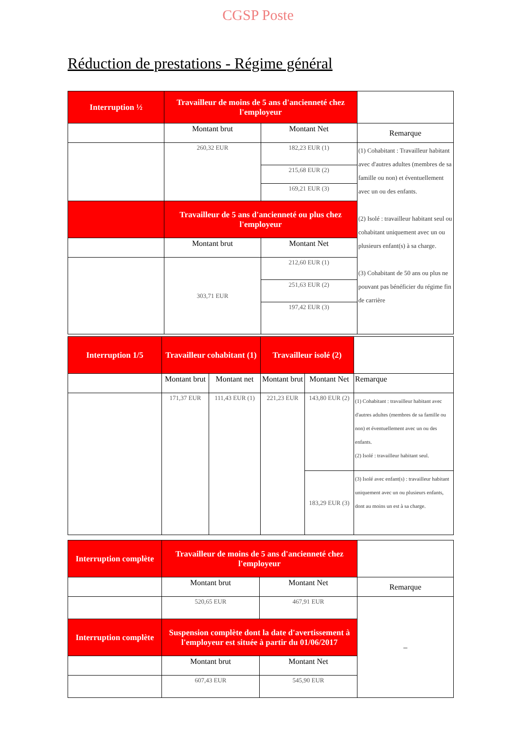CGSP Poste
Réduction de prestations - Régime général
| Interruption ½ | Travailleur de moins de 5 ans d'ancienneté chez l'employeur | | |
| | Montant brut | Montant Net | Remarque |
| | 260,32 EUR | 182,23 EUR (1) | (1) Cohabitant : Travailleur habitant avec d'autres adultes (membres de sa famille ou non) et éventuellement avec un ou des enfants. (2) Isolé : travailleur habitant seul ou cohabitant uniquement avec un ou plusieurs enfant(s) à sa charge. (3) Cohabitant de 50 ans ou plus ne pouvant pas bénéficier du régime fin de carrière |
| | | 215,68 EUR (2) | |
| | | 169,21 EUR (3) | |
| | Travailleur de 5 ans d'ancienneté ou plus chez l'employeur | | |
| | Montant brut | Montant Net | |
| | 303,71 EUR | 212,60 EUR (1) | |
| | | 251,63 EUR (2) | |
| | | 197,42 EUR (3) | |
| Interruption 1/5 | Travailleur cohabitant (1) | | Travailleur isolé (2) | | |
| | Montant brut | Montant net | Montant brut | Montant Net | Remarque |
| | 171,37 EUR | 111,43 EUR (1) | 221,23 EUR | 143,80 EUR (2) | (1) Cohabitant : travailleur habitant avec d'autres adultes (membres de sa famille ou non) et éventuellement avec un ou des enfants. (2) Isolé : travailleur habitant seul. |
| | | | | 183,29 EUR (3) | (3) Isolé avec enfant(s) : travailleur habitant uniquement avec un ou plusieurs enfants, dont au moins un est à sa charge. |
| Interruption complète | Travailleur de moins de 5 ans d'ancienneté chez l'employeur | | |
| | Montant brut | Montant Net | Remarque |
| | 520,65 EUR | 467,91 EUR | – |
| Interruption complète | Suspension complète dont la date d'avertissement à l'employeur est située à partir du 01/06/2017 | | |
| | Montant brut | Montant Net | |
| | 607,43 EUR | 545,90 EUR | |